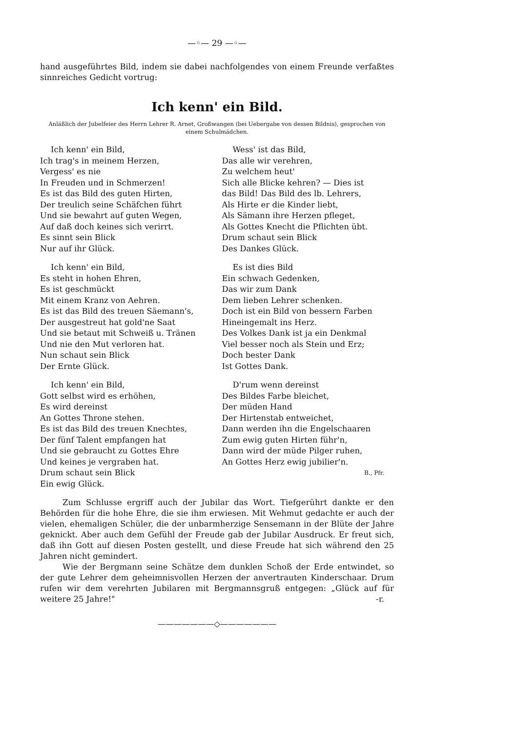—◦— 29 —◦—
hand ausgeführtes Bild, indem sie dabei nachfolgendes von einem Freunde verfaßtes sinnreiches Gedicht vortrug:
Ich kenn' ein Bild.
Anläßlich der Jubelfeier des Herrn Lehrer R. Arnet, Großwangen (bei Uebergabe von dessen Bildnis), gesprochen von einem Schulmädchen.
Ich kenn' ein Bild,
Ich trag's in meinem Herzen,
Vergess' es nie
In Freuden und in Schmerzen!
Es ist das Bild des guten Hirten,
Der treulich seine Schäfchen führt
Und sie bewahrt auf guten Wegen,
Auf daß doch keines sich verirrt.
Es sinnt sein Blick
Nur auf ihr Glück.
Ich kenn' ein Bild,
Es steht in hohen Ehren,
Es ist geschmückt
Mit einem Kranz von Aehren.
Es ist das Bild des treuen Säemann's,
Der ausgestreut hat gold'ne Saat
Und sie betaut mit Schweiß u. Tränen
Und nie den Mut verloren hat.
Nun schaut sein Blick
Der Ernte Glück.
Ich kenn' ein Bild,
Gott selbst wird es erhöhen,
Es wird dereinst
An Gottes Throne stehen.
Es ist das Bild des treuen Knechtes,
Der fünf Talent empfangen hat
Und sie gebraucht zu Gottes Ehre
Und keines je vergraben hat.
Drum schaut sein Blick
Ein ewig Glück.
Wess' ist das Bild,
Das alle wir verehren,
Zu welchem heut'
Sich alle Blicke kehren? — Dies ist
das Bild! Das Bild des lb. Lehrers,
Als Hirte er die Kinder liebt,
Als Sämann ihre Herzen pfleget,
Als Gottes Knecht die Pflichten übt.
Drum schaut sein Blick
Des Dankes Glück.
Es ist dies Bild
Ein schwach Gedenken,
Das wir zum Dank
Dem lieben Lehrer schenken.
Doch ist ein Bild von bessern Farben
Hineingemalt ins Herz.
Des Volkes Dank ist ja ein Denkmal
Viel besser noch als Stein und Erz;
Doch bester Dank
Ist Gottes Dank.
D'rum wenn dereinst
Des Bildes Farbe bleichet,
Der müden Hand
Der Hirtenstab entweichet,
Dann werden ihn die Engelschaaren
Zum ewig guten Hirten führ'n,
Dann wird der müde Pilger ruhen,
An Gottes Herz ewig jubilier'n.
B., Pfr.
Zum Schlusse ergriff auch der Jubilar das Wort. Tiefgerührt dankte er den Behörden für die hohe Ehre, die sie ihm erwiesen. Mit Wehmut gedachte er auch der vielen, ehemaligen Schüler, die der unbarmherzige Sensemann in der Blüte der Jahre geknickt. Aber auch dem Gefühl der Freude gab der Jubilar Ausdruck. Er freut sich, daß ihn Gott auf diesen Posten gestellt, und diese Freude hat sich während den 25 Jahren nicht gemindert.
Wie der Bergmann seine Schätze dem dunklen Schoß der Erde entwindet, so der gute Lehrer dem geheimnisvollen Herzen der anvertrauten Kinderschaar. Drum rufen wir dem verehrten Jubilaren mit Bergmannsgruß entgegen: „Glück auf für weitere 25 Jahre!" -r.
———————◇———————